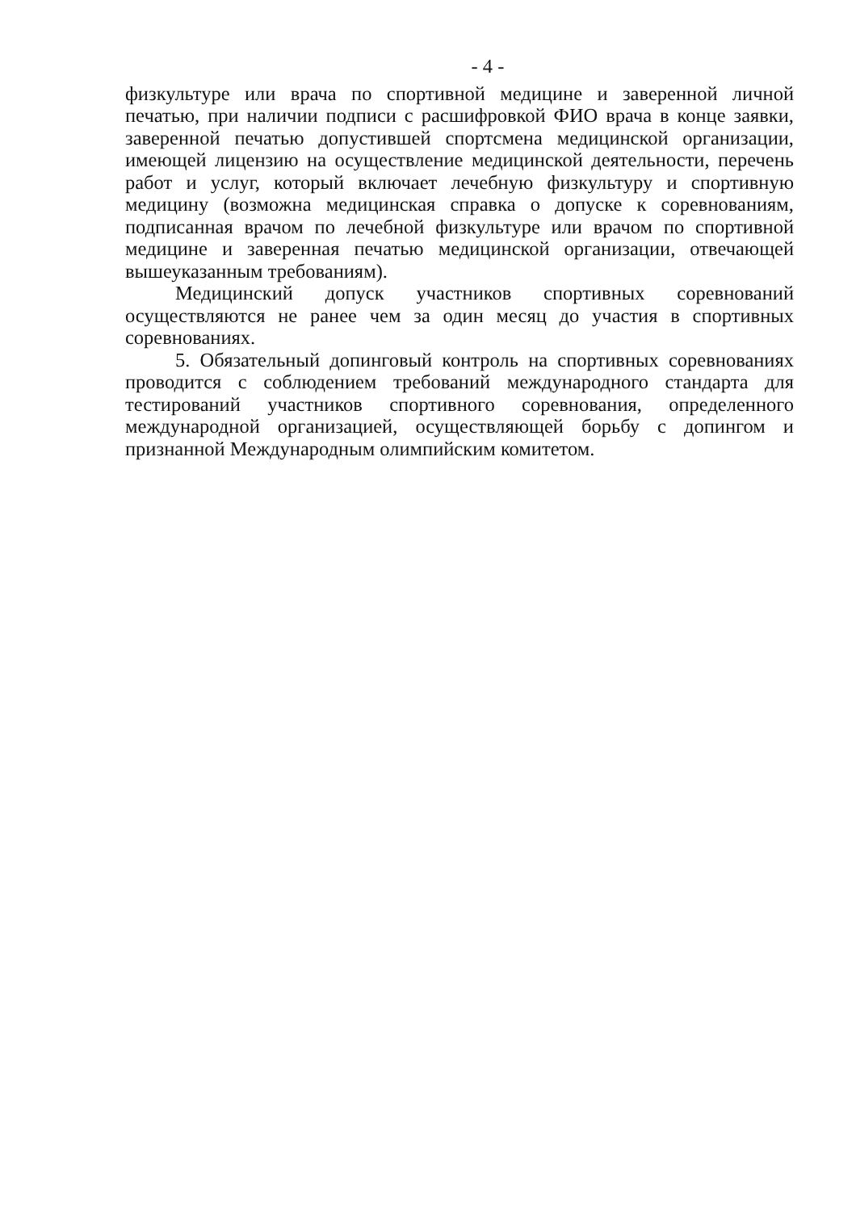- 4 -
физкультуре или врача по спортивной медицине и заверенной личной печатью, при наличии подписи с расшифровкой ФИО врача в конце заявки, заверенной печатью допустившей спортсмена медицинской организации, имеющей лицензию на осуществление медицинской деятельности, перечень работ и услуг, который включает лечебную физкультуру и спортивную медицину (возможна медицинская справка о допуске к соревнованиям, подписанная врачом по лечебной физкультуре или врачом по спортивной медицине и заверенная печатью медицинской организации, отвечающей вышеуказанным требованиям).
Медицинский допуск участников спортивных соревнований осуществляются не ранее чем за один месяц до участия в спортивных соревнованиях.
5. Обязательный допинговый контроль на спортивных соревнованиях проводится с соблюдением требований международного стандарта для тестирований участников спортивного соревнования, определенного международной организацией, осуществляющей борьбу с допингом и признанной Международным олимпийским комитетом.